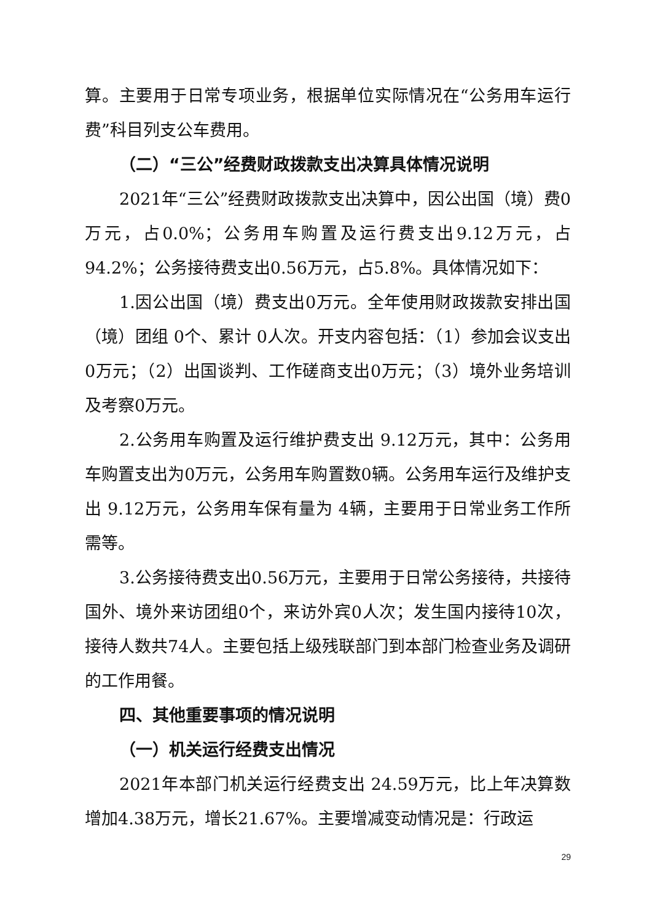算。主要用于日常专项业务，根据单位实际情况在“公务用车运行费”科目列支公车费用。
（二）“三公”经费财政拨款支出决算具体情况说明
2021年“三公”经费财政拨款支出决算中，因公出国（境）费0万元，占0.0%；公务用车购置及运行费支出9.12万元，占94.2%；公务接待费支出0.56万元，占5.8%。具体情况如下：
1.因公出国（境）费支出0万元。全年使用财政拨款安排出国（境）团组 0个、累计 0人次。开支内容包括：（1）参加会议支出0万元；（2）出国谈判、工作磋商支出0万元；（3）境外业务培训及考察0万元。
2.公务用车购置及运行维护费支出 9.12万元，其中：公务用车购置支出为0万元，公务用车购置数0辆。公务用车运行及维护支出 9.12万元，公务用车保有量为 4辆，主要用于日常业务工作所需等。
3.公务接待费支出0.56万元，主要用于日常公务接待，共接待国外、境外来访团组0个，来访外宾0人次；发生国内接待10次，接待人数共74人。主要包括上级残联部门到本部门检查业务及调研的工作用餐。
四、其他重要事项的情况说明
（一）机关运行经费支出情况
2021年本部门机关运行经费支出 24.59万元，比上年决算数增加4.38万元，增长21.67%。主要增减变动情况是：行政运
29